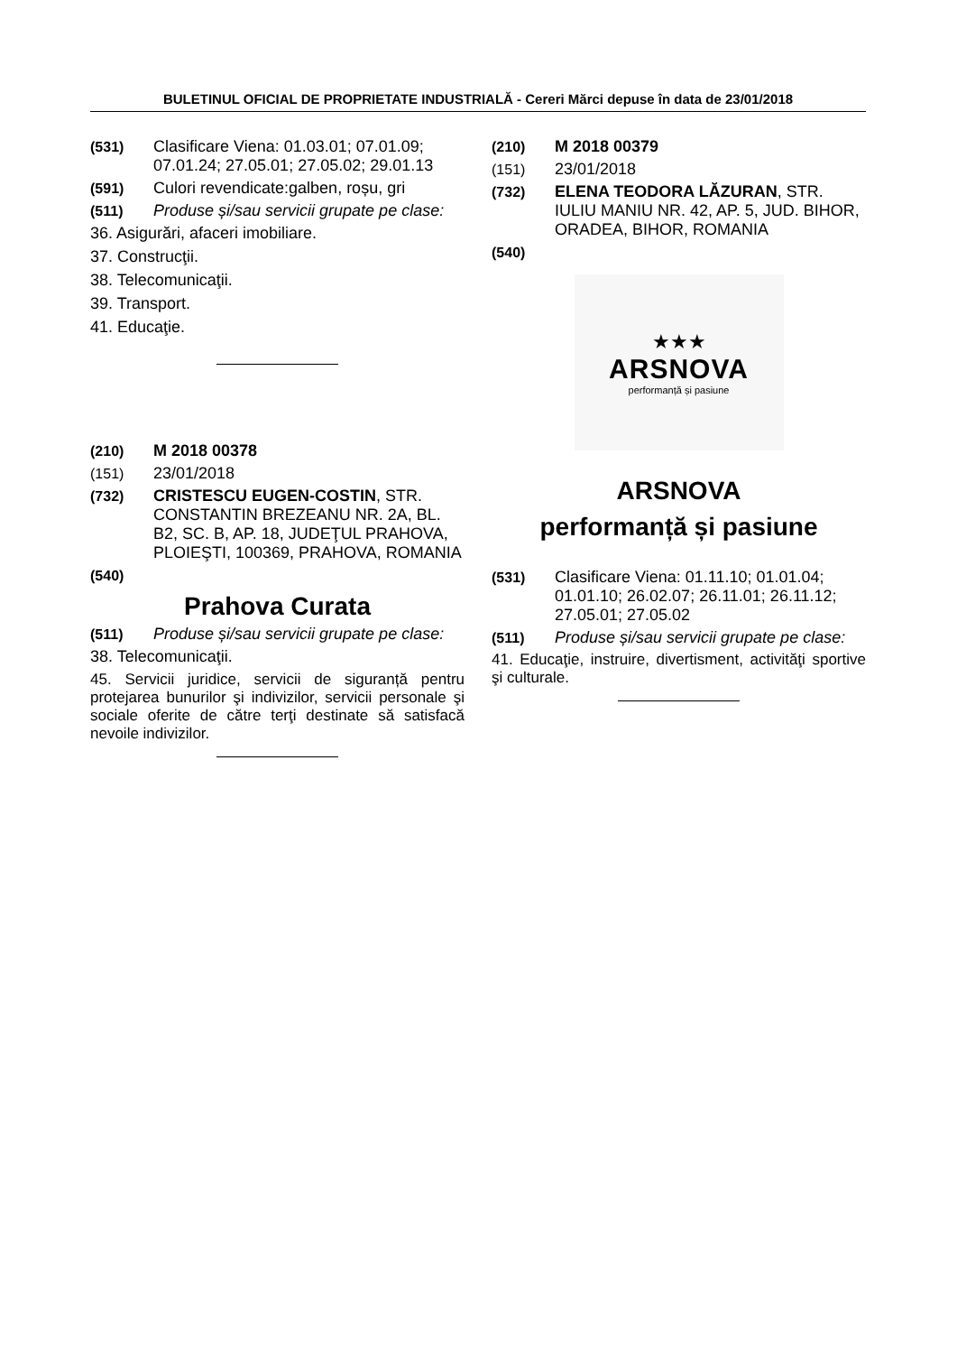BULETINUL OFICIAL DE PROPRIETATE INDUSTRIALĂ - Cereri Mărci depuse în data de 23/01/2018
(531) Clasificare Viena: 01.03.01; 07.01.09; 07.01.24; 27.05.01; 27.05.02; 29.01.13
(591) Culori revendicate:galben, roșu, gri
(511) Produse și/sau servicii grupate pe clase:
36. Asigurări, afaceri imobiliare.
37. Construcţii.
38. Telecomunicaţii.
39. Transport.
41. Educaţie.
(210) M 2018 00378
(151) 23/01/2018
(732) CRISTESCU EUGEN-COSTIN, STR. CONSTANTIN BREZEANU NR. 2A, BL. B2, SC. B, AP. 18, JUDEŢUL PRAHOVA, PLOIEŞTI, 100369, PRAHOVA, ROMANIA
(540)
Prahova Curata
(511) Produse și/sau servicii grupate pe clase:
38. Telecomunicaţii.
45. Servicii juridice, servicii de siguranță pentru protejarea bunurilor şi indivizilor, servicii personale şi sociale oferite de către terţi destinate să satisfacă nevoile indivizilor.
(210) M 2018 00379
(151) 23/01/2018
(732) ELENA TEODORA LĂZURAN, STR. IULIU MANIU NR. 42, AP. 5, JUD. BIHOR, ORADEA, BIHOR, ROMANIA
(540)
★★★
ARSNOVA
performanță și pasiune
ARSNOVA
performanță și pasiune
(531) Clasificare Viena: 01.11.10; 01.01.04; 01.01.10; 26.02.07; 26.11.01; 26.11.12; 27.05.01; 27.05.02
(511) Produse și/sau servicii grupate pe clase:
41. Educaţie, instruire, divertisment, activităţi sportive şi culturale.